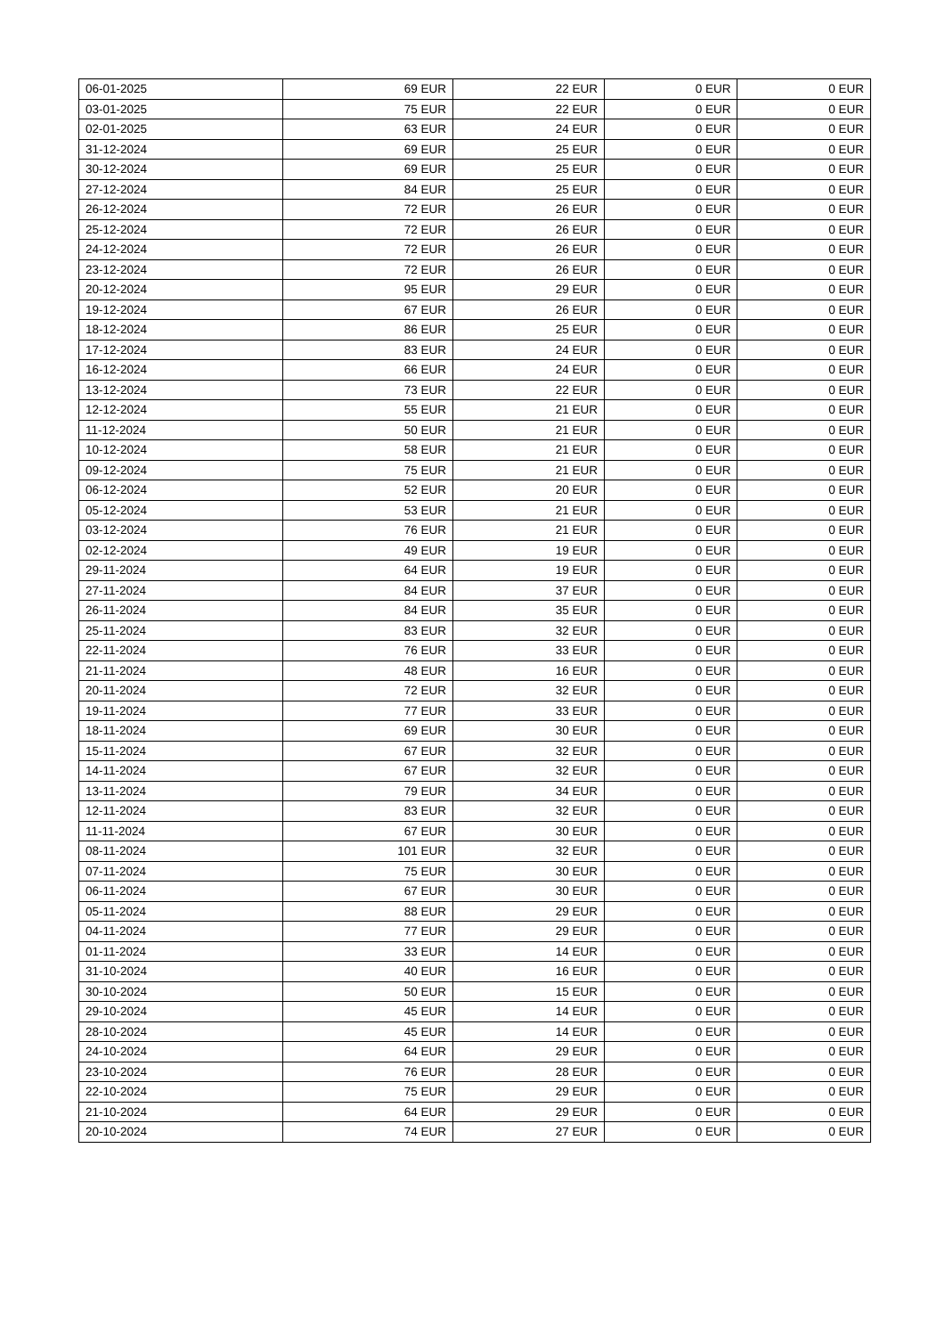| 06-01-2025 | 69 EUR | 22 EUR | 0 EUR | 0 EUR |
| 03-01-2025 | 75 EUR | 22 EUR | 0 EUR | 0 EUR |
| 02-01-2025 | 63 EUR | 24 EUR | 0 EUR | 0 EUR |
| 31-12-2024 | 69 EUR | 25 EUR | 0 EUR | 0 EUR |
| 30-12-2024 | 69 EUR | 25 EUR | 0 EUR | 0 EUR |
| 27-12-2024 | 84 EUR | 25 EUR | 0 EUR | 0 EUR |
| 26-12-2024 | 72 EUR | 26 EUR | 0 EUR | 0 EUR |
| 25-12-2024 | 72 EUR | 26 EUR | 0 EUR | 0 EUR |
| 24-12-2024 | 72 EUR | 26 EUR | 0 EUR | 0 EUR |
| 23-12-2024 | 72 EUR | 26 EUR | 0 EUR | 0 EUR |
| 20-12-2024 | 95 EUR | 29 EUR | 0 EUR | 0 EUR |
| 19-12-2024 | 67 EUR | 26 EUR | 0 EUR | 0 EUR |
| 18-12-2024 | 86 EUR | 25 EUR | 0 EUR | 0 EUR |
| 17-12-2024 | 83 EUR | 24 EUR | 0 EUR | 0 EUR |
| 16-12-2024 | 66 EUR | 24 EUR | 0 EUR | 0 EUR |
| 13-12-2024 | 73 EUR | 22 EUR | 0 EUR | 0 EUR |
| 12-12-2024 | 55 EUR | 21 EUR | 0 EUR | 0 EUR |
| 11-12-2024 | 50 EUR | 21 EUR | 0 EUR | 0 EUR |
| 10-12-2024 | 58 EUR | 21 EUR | 0 EUR | 0 EUR |
| 09-12-2024 | 75 EUR | 21 EUR | 0 EUR | 0 EUR |
| 06-12-2024 | 52 EUR | 20 EUR | 0 EUR | 0 EUR |
| 05-12-2024 | 53 EUR | 21 EUR | 0 EUR | 0 EUR |
| 03-12-2024 | 76 EUR | 21 EUR | 0 EUR | 0 EUR |
| 02-12-2024 | 49 EUR | 19 EUR | 0 EUR | 0 EUR |
| 29-11-2024 | 64 EUR | 19 EUR | 0 EUR | 0 EUR |
| 27-11-2024 | 84 EUR | 37 EUR | 0 EUR | 0 EUR |
| 26-11-2024 | 84 EUR | 35 EUR | 0 EUR | 0 EUR |
| 25-11-2024 | 83 EUR | 32 EUR | 0 EUR | 0 EUR |
| 22-11-2024 | 76 EUR | 33 EUR | 0 EUR | 0 EUR |
| 21-11-2024 | 48 EUR | 16 EUR | 0 EUR | 0 EUR |
| 20-11-2024 | 72 EUR | 32 EUR | 0 EUR | 0 EUR |
| 19-11-2024 | 77 EUR | 33 EUR | 0 EUR | 0 EUR |
| 18-11-2024 | 69 EUR | 30 EUR | 0 EUR | 0 EUR |
| 15-11-2024 | 67 EUR | 32 EUR | 0 EUR | 0 EUR |
| 14-11-2024 | 67 EUR | 32 EUR | 0 EUR | 0 EUR |
| 13-11-2024 | 79 EUR | 34 EUR | 0 EUR | 0 EUR |
| 12-11-2024 | 83 EUR | 32 EUR | 0 EUR | 0 EUR |
| 11-11-2024 | 67 EUR | 30 EUR | 0 EUR | 0 EUR |
| 08-11-2024 | 101 EUR | 32 EUR | 0 EUR | 0 EUR |
| 07-11-2024 | 75 EUR | 30 EUR | 0 EUR | 0 EUR |
| 06-11-2024 | 67 EUR | 30 EUR | 0 EUR | 0 EUR |
| 05-11-2024 | 88 EUR | 29 EUR | 0 EUR | 0 EUR |
| 04-11-2024 | 77 EUR | 29 EUR | 0 EUR | 0 EUR |
| 01-11-2024 | 33 EUR | 14 EUR | 0 EUR | 0 EUR |
| 31-10-2024 | 40 EUR | 16 EUR | 0 EUR | 0 EUR |
| 30-10-2024 | 50 EUR | 15 EUR | 0 EUR | 0 EUR |
| 29-10-2024 | 45 EUR | 14 EUR | 0 EUR | 0 EUR |
| 28-10-2024 | 45 EUR | 14 EUR | 0 EUR | 0 EUR |
| 24-10-2024 | 64 EUR | 29 EUR | 0 EUR | 0 EUR |
| 23-10-2024 | 76 EUR | 28 EUR | 0 EUR | 0 EUR |
| 22-10-2024 | 75 EUR | 29 EUR | 0 EUR | 0 EUR |
| 21-10-2024 | 64 EUR | 29 EUR | 0 EUR | 0 EUR |
| 20-10-2024 | 74 EUR | 27 EUR | 0 EUR | 0 EUR |